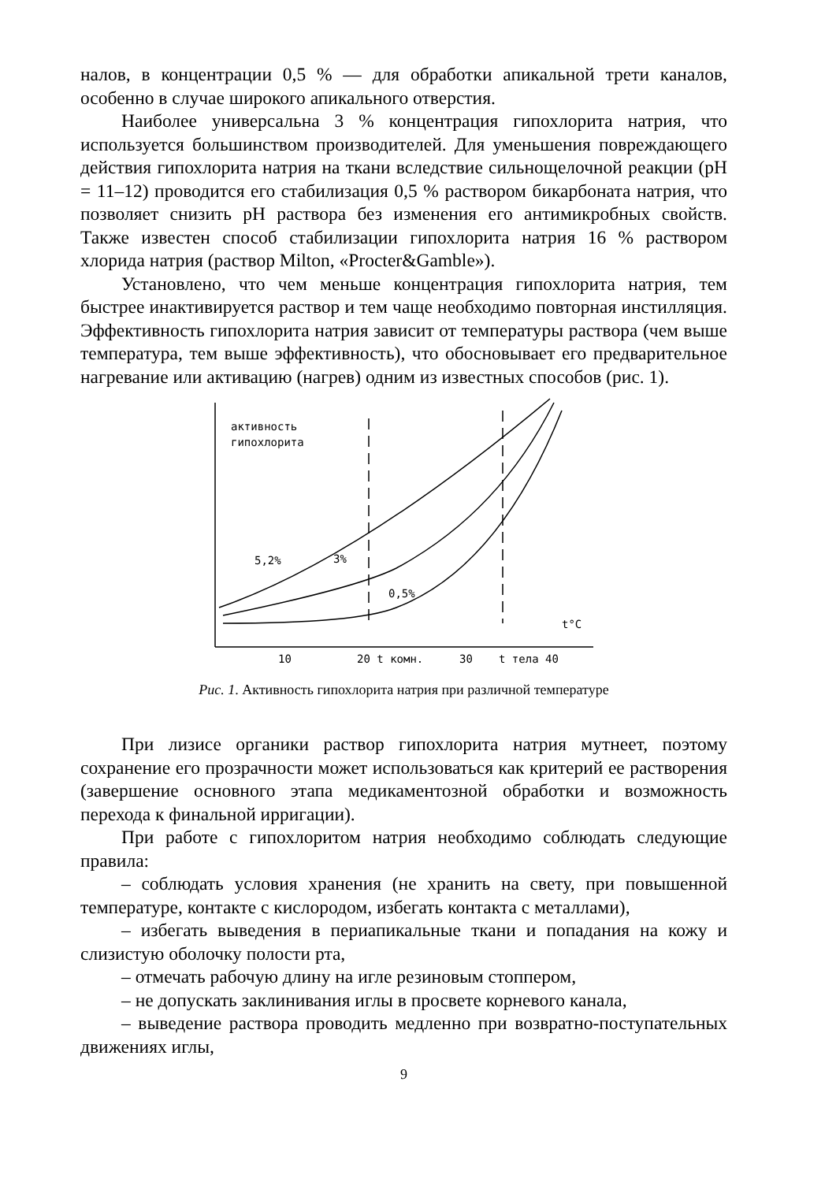налов, в концентрации 0,5 % — для обработки апикальной трети каналов, особенно в случае широкого апикального отверстия.
Наиболее универсальна 3 % концентрация гипохлорита натрия, что используется большинством производителей. Для уменьшения повреждающего действия гипохлорита натрия на ткани вследствие сильнощелочной реакции (рН = 11–12) проводится его стабилизация 0,5 % раствором бикарбоната натрия, что позволяет снизить рН раствора без изменения его антимикробных свойств. Также известен способ стабилизации гипохлорита натрия 16 % раствором хлорида натрия (раствор Milton, «Procter&Gamble»).
Установлено, что чем меньше концентрация гипохлорита натрия, тем быстрее инактивируется раствор и тем чаще необходимо повторная инстилляция. Эффективность гипохлорита натрия зависит от температуры раствора (чем выше температура, тем выше эффективность), что обосновывает его предварительное нагревание или активацию (нагрев) одним из известных способов (рис. 1).
активность
гипохлорита
5,2%
3%
0,5%
t°C
10
20 t комн.
30
t тела 40
Рис. 1. Активность гипохлорита натрия при различной температуре
При лизисе органики раствор гипохлорита натрия мутнеет, поэтому сохранение его прозрачности может использоваться как критерий ее растворения (завершение основного этапа медикаментозной обработки и возможность перехода к финальной ирригации).
При работе с гипохлоритом натрия необходимо соблюдать следующие правила:
– соблюдать условия хранения (не хранить на свету, при повышенной температуре, контакте с кислородом, избегать контакта с металлами),
– избегать выведения в периапикальные ткани и попадания на кожу и слизистую оболочку полости рта,
– отмечать рабочую длину на игле резиновым стоппером,
– не допускать заклинивания иглы в просвете корневого канала,
– выведение раствора проводить медленно при возвратно-поступательных движениях иглы,
9